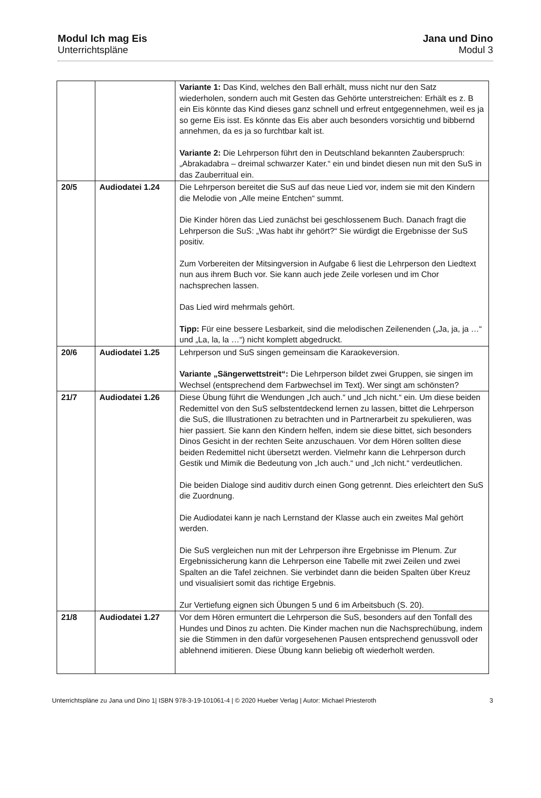Modul Ich mag Eis
Unterrichtspläne
Jana und Dino
Modul 3
| | | Variante 1: Das Kind, welches den Ball erhält, muss nicht nur den Satz wiederholen, sondern auch mit Gesten das Gehörte unterstreichen: Erhält es z. B ein Eis könnte das Kind dieses ganz schnell und erfreut entgegennehmen, weil es ja so gerne Eis isst. Es könnte das Eis aber auch besonders vorsichtig und bibbernd annehmen, da es ja so furchtbar kalt ist. Variante 2: Die Lehrperson führt den in Deutschland bekannten Zauberspruch: „Abrakadabra – dreimal schwarzer Kater.“ ein und bindet diesen nun mit den SuS in das Zauberritual ein. |
| 20/5 | Audiodatei 1.24 | Die Lehrperson bereitet die SuS auf das neue Lied vor, indem sie mit den Kindern die Melodie von „Alle meine Entchen“ summt. Die Kinder hören das Lied zunächst bei geschlossenem Buch. Danach fragt die Lehrperson die SuS: „Was habt ihr gehört?“ Sie würdigt die Ergebnisse der SuS positiv. Zum Vorbereiten der Mitsingversion in Aufgabe 6 liest die Lehrperson den Liedtext nun aus ihrem Buch vor. Sie kann auch jede Zeile vorlesen und im Chor nachsprechen lassen. Das Lied wird mehrmals gehört. Tipp: Für eine bessere Lesbarkeit, sind die melodischen Zeilenenden („Ja, ja, ja …“ und „La, la, la …“) nicht komplett abgedruckt. |
| 20/6 | Audiodatei 1.25 | Lehrperson und SuS singen gemeinsam die Karaokeversion. Variante „Sängerwettstreit“: Die Lehrperson bildet zwei Gruppen, sie singen im Wechsel (entsprechend dem Farbwechsel im Text). Wer singt am schönsten? |
| 21/7 | Audiodatei 1.26 | Diese Übung führt die Wendungen „Ich auch.“ und „Ich nicht.“ ein. Um diese beiden Redemittel von den SuS selbstentdeckend lernen zu lassen, bittet die Lehrperson die SuS, die Illustrationen zu betrachten und in Partnerarbeit zu spekulieren, was hier passiert. Sie kann den Kindern helfen, indem sie diese bittet, sich besonders Dinos Gesicht in der rechten Seite anzuschauen. Vor dem Hören sollten diese beiden Redemittel nicht übersetzt werden. Vielmehr kann die Lehrperson durch Gestik und Mimik die Bedeutung von „Ich auch.“ und „Ich nicht.“ verdeutlichen. Die beiden Dialoge sind auditiv durch einen Gong getrennt. Dies erleichtert den SuS die Zuordnung. Die Audiodatei kann je nach Lernstand der Klasse auch ein zweites Mal gehört werden. Die SuS vergleichen nun mit der Lehrperson ihre Ergebnisse im Plenum. Zur Ergebnissicherung kann die Lehrperson eine Tabelle mit zwei Zeilen und zwei Spalten an die Tafel zeichnen. Sie verbindet dann die beiden Spalten über Kreuz und visualisiert somit das richtige Ergebnis. Zur Vertiefung eignen sich Übungen 5 und 6 im Arbeitsbuch (S. 20). |
| 21/8 | Audiodatei 1.27 | Vor dem Hören ermuntert die Lehrperson die SuS, besonders auf den Tonfall des Hundes und Dinos zu achten. Die Kinder machen nun die Nachsprechübung, indem sie die Stimmen in den dafür vorgesehenen Pausen entsprechend genussvoll oder ablehnend imitieren. Diese Übung kann beliebig oft wiederholt werden. |
Unterrichtspläne zu Jana und Dino 1| ISBN 978-3-19-101061-4 | © 2020 Hueber Verlag | Autor: Michael Priesteroth 3